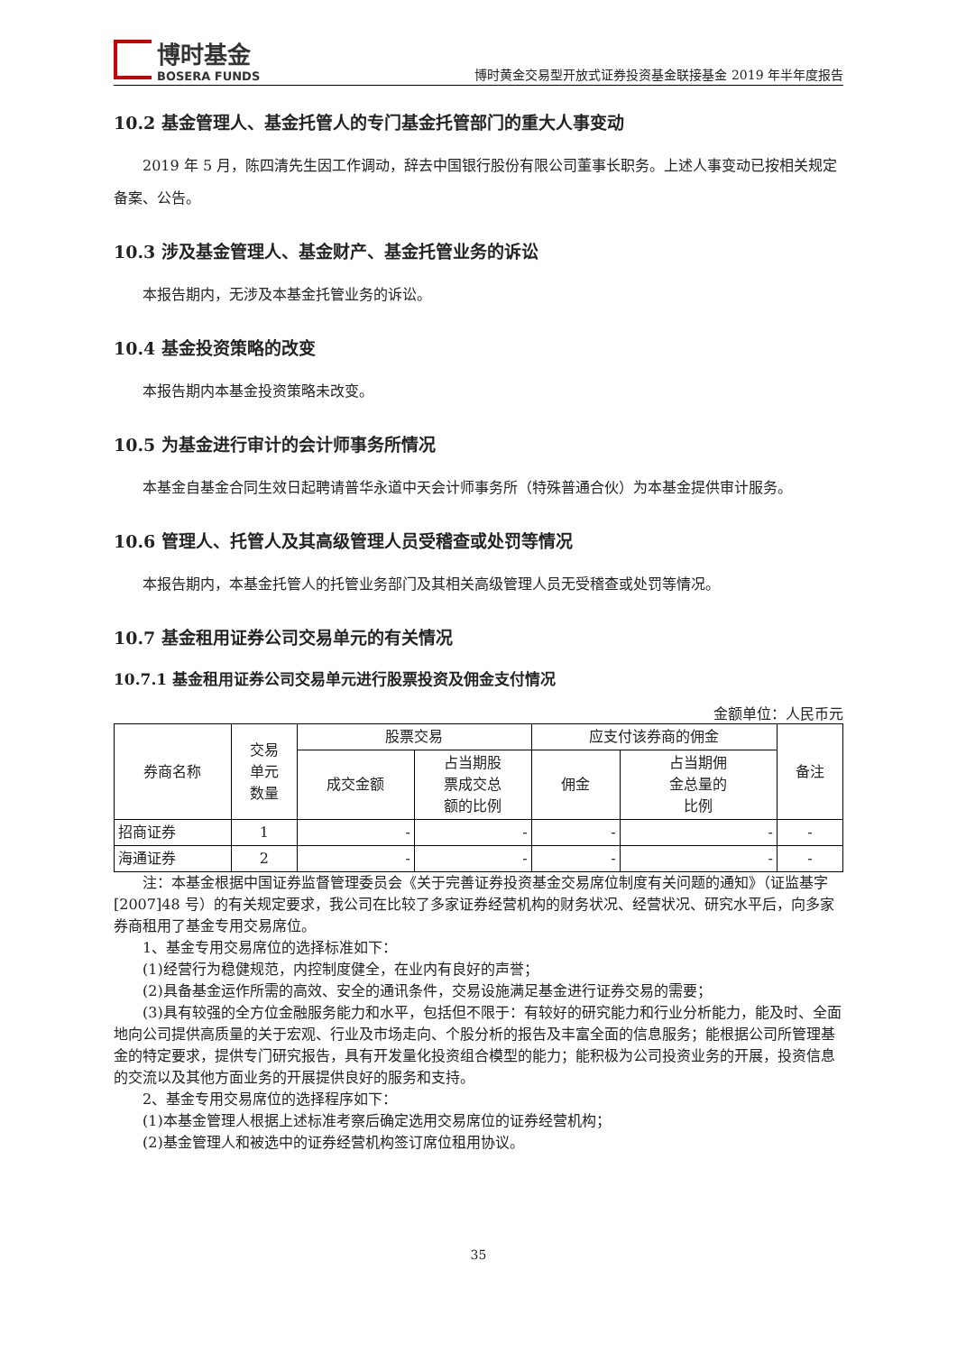博时基金
BOSERA FUNDS
博时黄金交易型开放式证券投资基金联接基金 2019 年半年度报告
10.2 基金管理人、基金托管人的专门基金托管部门的重大人事变动
2019 年 5 月，陈四清先生因工作调动，辞去中国银行股份有限公司董事长职务。上述人事变动已按相关规定备案、公告。
10.3 涉及基金管理人、基金财产、基金托管业务的诉讼
本报告期内，无涉及本基金托管业务的诉讼。
10.4 基金投资策略的改变
本报告期内本基金投资策略未改变。
10.5 为基金进行审计的会计师事务所情况
本基金自基金合同生效日起聘请普华永道中天会计师事务所（特殊普通合伙）为本基金提供审计服务。
10.6 管理人、托管人及其高级管理人员受稽查或处罚等情况
本报告期内，本基金托管人的托管业务部门及其相关高级管理人员无受稽查或处罚等情况。
10.7 基金租用证券公司交易单元的有关情况
10.7.1 基金租用证券公司交易单元进行股票投资及佣金支付情况
金额单位：人民币元
| 券商名称 | 交易 单元 数量 | 股票交易 | | 应支付该券商的佣金 | | 备注 |
| --- | --- | --- | --- | --- | --- | --- |
| | | 成交金额 | 占当期股 票成交总 额的比例 | 佣金 | 占当期佣 金总量的 比例 | |
| 招商证券 | 1 | - | - | - | - | - |
| 海通证券 | 2 | - | - | - | - | - |
注：本基金根据中国证券监督管理委员会《关于完善证券投资基金交易席位制度有关问题的通知》（证监基字[2007]48 号）的有关规定要求，我公司在比较了多家证券经营机构的财务状况、经营状况、研究水平后，向多家券商租用了基金专用交易席位。
1、基金专用交易席位的选择标准如下：
(1)经营行为稳健规范，内控制度健全，在业内有良好的声誉；
(2)具备基金运作所需的高效、安全的通讯条件，交易设施满足基金进行证券交易的需要；
(3)具有较强的全方位金融服务能力和水平，包括但不限于：有较好的研究能力和行业分析能力，能及时、全面地向公司提供高质量的关于宏观、行业及市场走向、个股分析的报告及丰富全面的信息服务；能根据公司所管理基金的特定要求，提供专门研究报告，具有开发量化投资组合模型的能力；能积极为公司投资业务的开展，投资信息的交流以及其他方面业务的开展提供良好的服务和支持。
2、基金专用交易席位的选择程序如下：
(1)本基金管理人根据上述标准考察后确定选用交易席位的证券经营机构；
(2)基金管理人和被选中的证券经营机构签订席位租用协议。
35